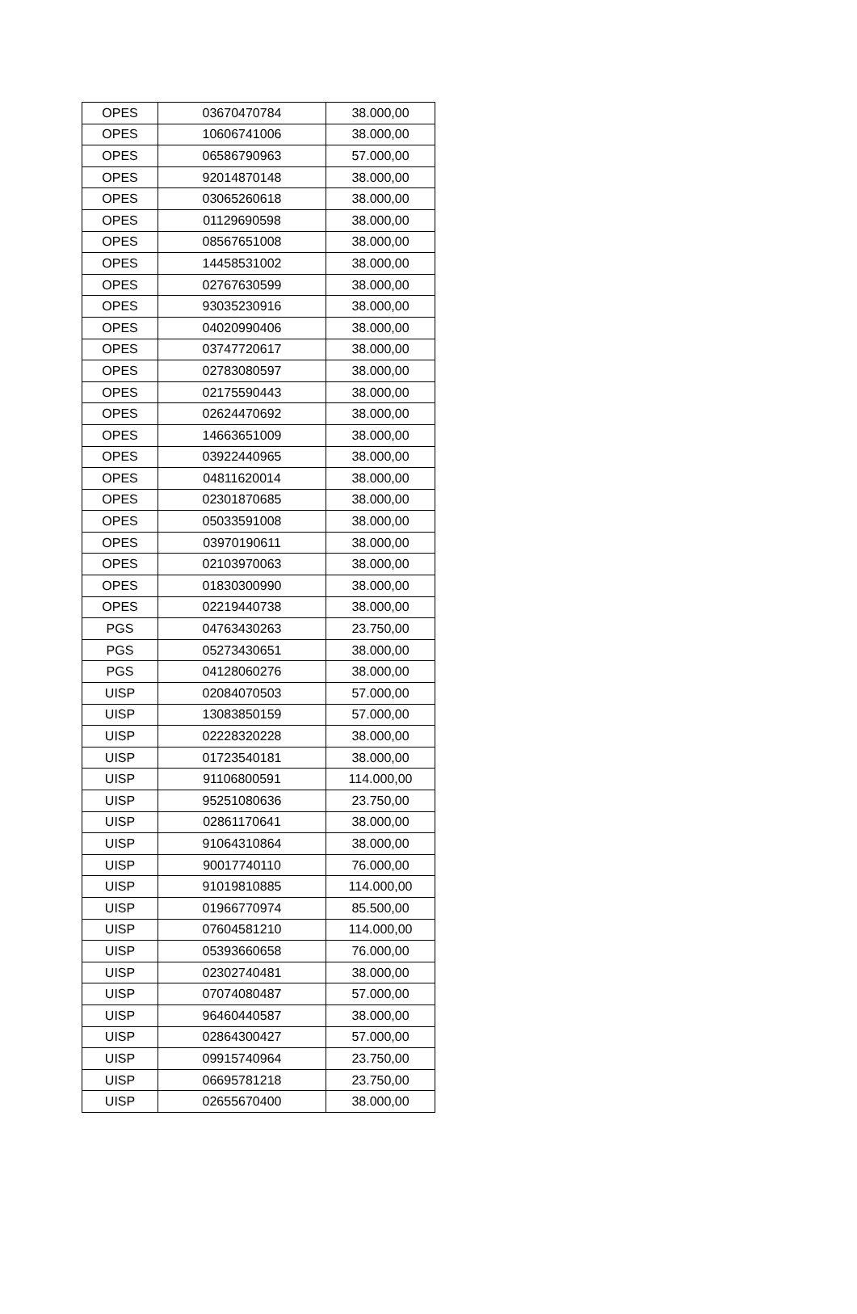| OPES | 03670470784 | 38.000,00 |
| OPES | 10606741006 | 38.000,00 |
| OPES | 06586790963 | 57.000,00 |
| OPES | 92014870148 | 38.000,00 |
| OPES | 03065260618 | 38.000,00 |
| OPES | 01129690598 | 38.000,00 |
| OPES | 08567651008 | 38.000,00 |
| OPES | 14458531002 | 38.000,00 |
| OPES | 02767630599 | 38.000,00 |
| OPES | 93035230916 | 38.000,00 |
| OPES | 04020990406 | 38.000,00 |
| OPES | 03747720617 | 38.000,00 |
| OPES | 02783080597 | 38.000,00 |
| OPES | 02175590443 | 38.000,00 |
| OPES | 02624470692 | 38.000,00 |
| OPES | 14663651009 | 38.000,00 |
| OPES | 03922440965 | 38.000,00 |
| OPES | 04811620014 | 38.000,00 |
| OPES | 02301870685 | 38.000,00 |
| OPES | 05033591008 | 38.000,00 |
| OPES | 03970190611 | 38.000,00 |
| OPES | 02103970063 | 38.000,00 |
| OPES | 01830300990 | 38.000,00 |
| OPES | 02219440738 | 38.000,00 |
| PGS | 04763430263 | 23.750,00 |
| PGS | 05273430651 | 38.000,00 |
| PGS | 04128060276 | 38.000,00 |
| UISP | 02084070503 | 57.000,00 |
| UISP | 13083850159 | 57.000,00 |
| UISP | 02228320228 | 38.000,00 |
| UISP | 01723540181 | 38.000,00 |
| UISP | 91106800591 | 114.000,00 |
| UISP | 95251080636 | 23.750,00 |
| UISP | 02861170641 | 38.000,00 |
| UISP | 91064310864 | 38.000,00 |
| UISP | 90017740110 | 76.000,00 |
| UISP | 91019810885 | 114.000,00 |
| UISP | 01966770974 | 85.500,00 |
| UISP | 07604581210 | 114.000,00 |
| UISP | 05393660658 | 76.000,00 |
| UISP | 02302740481 | 38.000,00 |
| UISP | 07074080487 | 57.000,00 |
| UISP | 96460440587 | 38.000,00 |
| UISP | 02864300427 | 57.000,00 |
| UISP | 09915740964 | 23.750,00 |
| UISP | 06695781218 | 23.750,00 |
| UISP | 02655670400 | 38.000,00 |